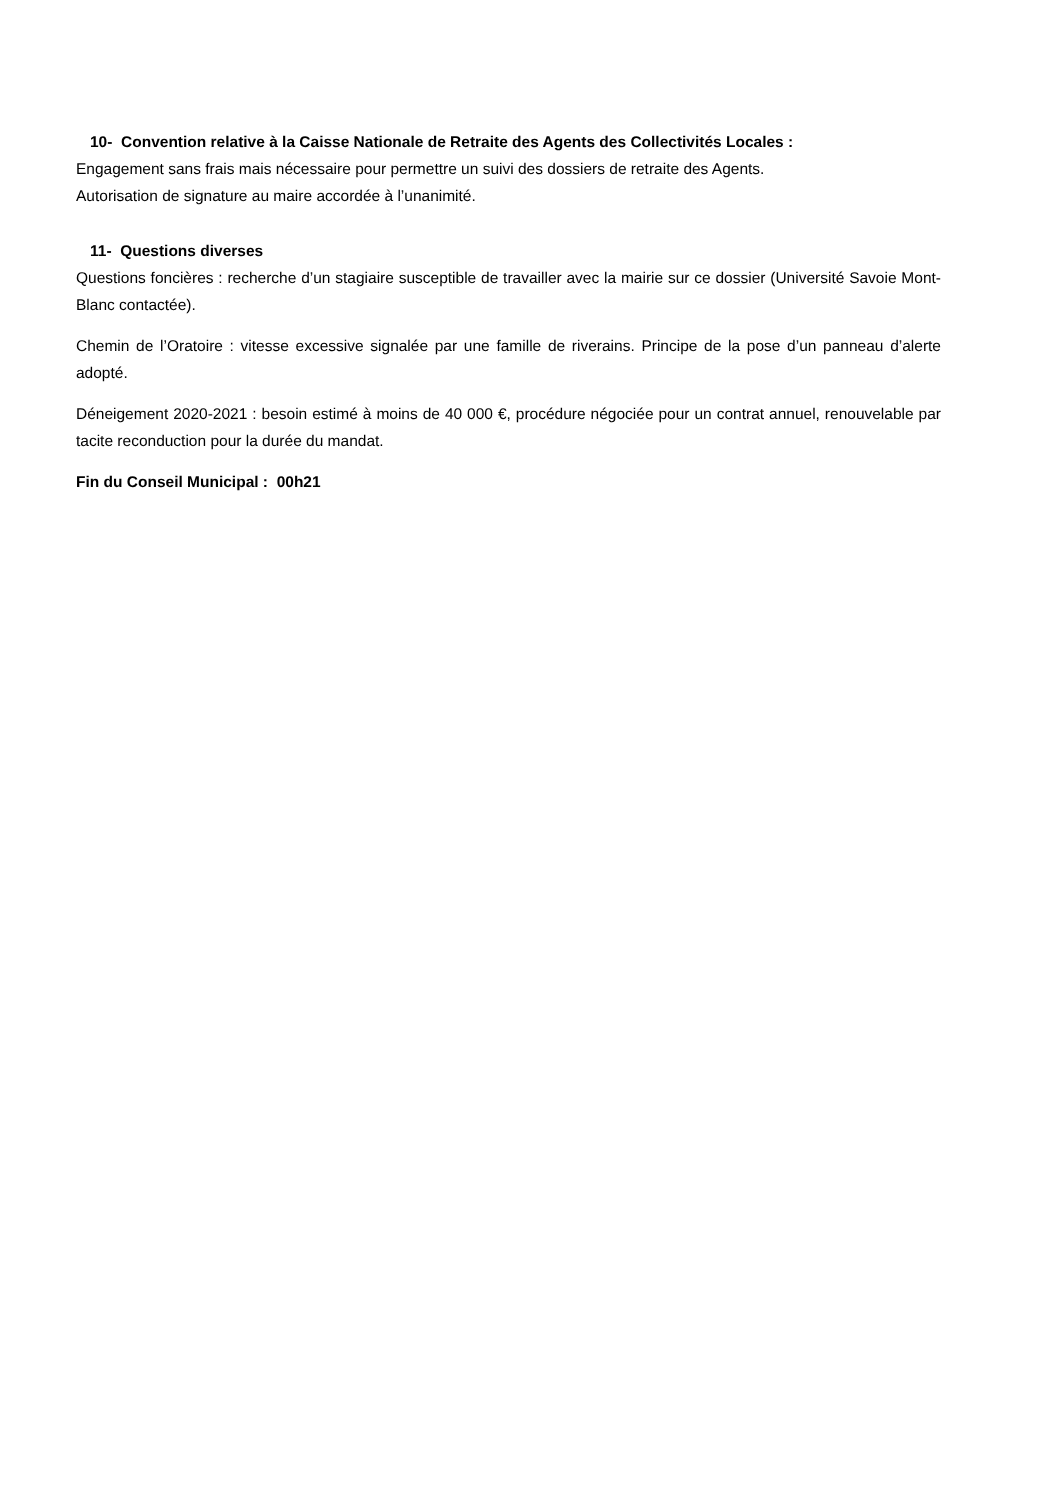10- Convention relative à la Caisse Nationale de Retraite des Agents des Collectivités Locales :
Engagement sans frais mais nécessaire pour permettre un suivi des dossiers de retraite des Agents.
Autorisation de signature au maire accordée à l’unanimité.
11- Questions diverses
Questions foncières : recherche d’un stagiaire susceptible de travailler avec la mairie sur ce dossier (Université Savoie Mont-Blanc contactée).
Chemin de l’Oratoire : vitesse excessive signalée par une famille de riverains. Principe de la pose d’un panneau d’alerte adopté.
Déneigement 2020-2021 : besoin estimé à moins de 40 000 €, procédure négociée pour un contrat annuel, renouvelable par tacite reconduction pour la durée du mandat.
Fin du Conseil Municipal : 00h21